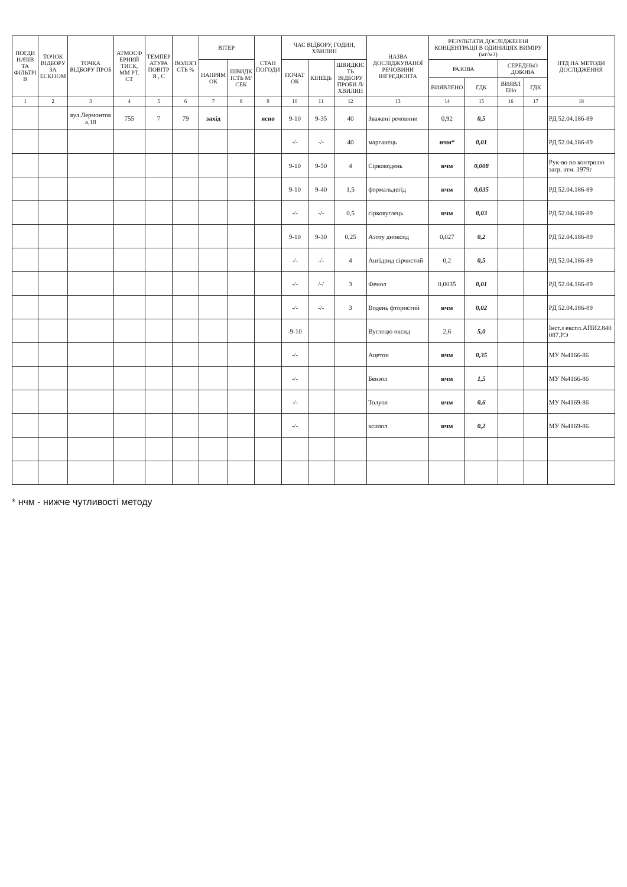| ПОГДИНАЧІВ ТА ФІЛЬТРІВ | ТОЧОК ВІДБОРУ ЗА ЕСКІЗОМ | ТОЧКА ВІДБОРУ ПРОБ | АТМОСФЕРНИЙ ТИСК, ММ РТ. СТ | ТЕМПЕРАТУРА ПОВІТРЯ , С | ВОЛОГІСТЬ % | ВІТЕР | | СТАН ПОГОДИ | ЧАС ВІДБОРУ, ГОДИН, ХВИЛИН | | | НАЗВА ДОСЛІДЖУВАНОЇ РЕЧОВИНИ ІНГРЕДІЄНТА | РЕЗУЛЬТАТИ ДОСЛІДЖЕННЯ КОНЦЕНТРАЦІЇ В ОДИНИЦЯХ ВИМІРУ (мг/м3) | | | | НТД НА МЕТОДИ ДОСЛІДЖЕННЯ |
| --- | --- | --- | --- | --- | --- | --- | --- | --- | --- | --- | --- | --- | --- | --- | --- | --- | --- |
| | | | | | | НАПРЯМОК | ШВИДКІСТЬ М/СЕК | | ПОЧАТОК | КІНЕЦЬ | ШВИДКІСТЬ ВІДБОРУ ПРОБИ Л/ХВИЛИН | | РАЗОВА | | СЕРЕДНЬО ДОБОВА | | |
| | | | | | | | | | | | | | ВИЯВЛЕНО | ГДК | ВИЯВЛЕНо | ГДК | |
| 1 | 2 | 3 | 4 | 5 | 6 | 7 | 8 | 9 | 10 | 11 | 12 | 13 | 14 | 15 | 16 | 17 | 18 |
| | | вул.Лермонтова,18 | 755 | 7 | 79 | захід | | ясно | 9-10 | 9-35 | 40 | Зважені речовини | 0,92 | 0,5 | | | РД 52.04.186-89 |
| | | | | | | | | | -/- | -/- | 40 | марганець | нчм* | 0,01 | | | РД 52.04.186-89 |
| | | | | | | | | | 9-10 | 9-50 | 4 | Сірководень | нчм | 0,008 | | | Рук-во по контролю загр. атм. 1979г |
| | | | | | | | | | 9-10 | 9-40 | 1,5 | формальдегід | нчм | 0,035 | | | РД 52.04.186-89 |
| | | | | | | | | | -/- | -/- | 0,5 | сірковуглець | нчм | 0,03 | | | РД 52.04.186-89 |
| | | | | | | | | | 9-10 | 9-30 | 0,25 | Азоту диоксид | 0,027 | 0,2 | | | РД 52.04.186-89 |
| | | | | | | | | | -/- | -/- | 4 | Ангідрид сірчистий | 0,2 | 0,5 | | | РД 52.04.186-89 |
| | | | | | | | | | -/- | /-/ | 3 | Фенол | 0,0035 | 0,01 | | | РД 52.04.186-89 |
| | | | | | | | | | -/- | -/- | 3 | Водень фтористий | нчм | 0,02 | | | РД 52.04.186-89 |
| | | | | | | | | | -9-10 | | | Вуглецю оксид | 2,6 | 5,0 | | | Інст.з експл.АПИ2.840 087.РЭ |
| | | | | | | | | | -/- | | | Ацетон | нчм | 0,35 | | | МУ №4166-86 |
| | | | | | | | | | -/- | | | Бензол | нчм | 1,5 | | | МУ №4166-86 |
| | | | | | | | | | -/- | | | Толуол | нчм | 0,6 | | | МУ №4169-86 |
| | | | | | | | | | -/- | | | ксилол | нчм | 0,2 | | | МУ №4169-86 |
* нчм - нижче чутливості методу